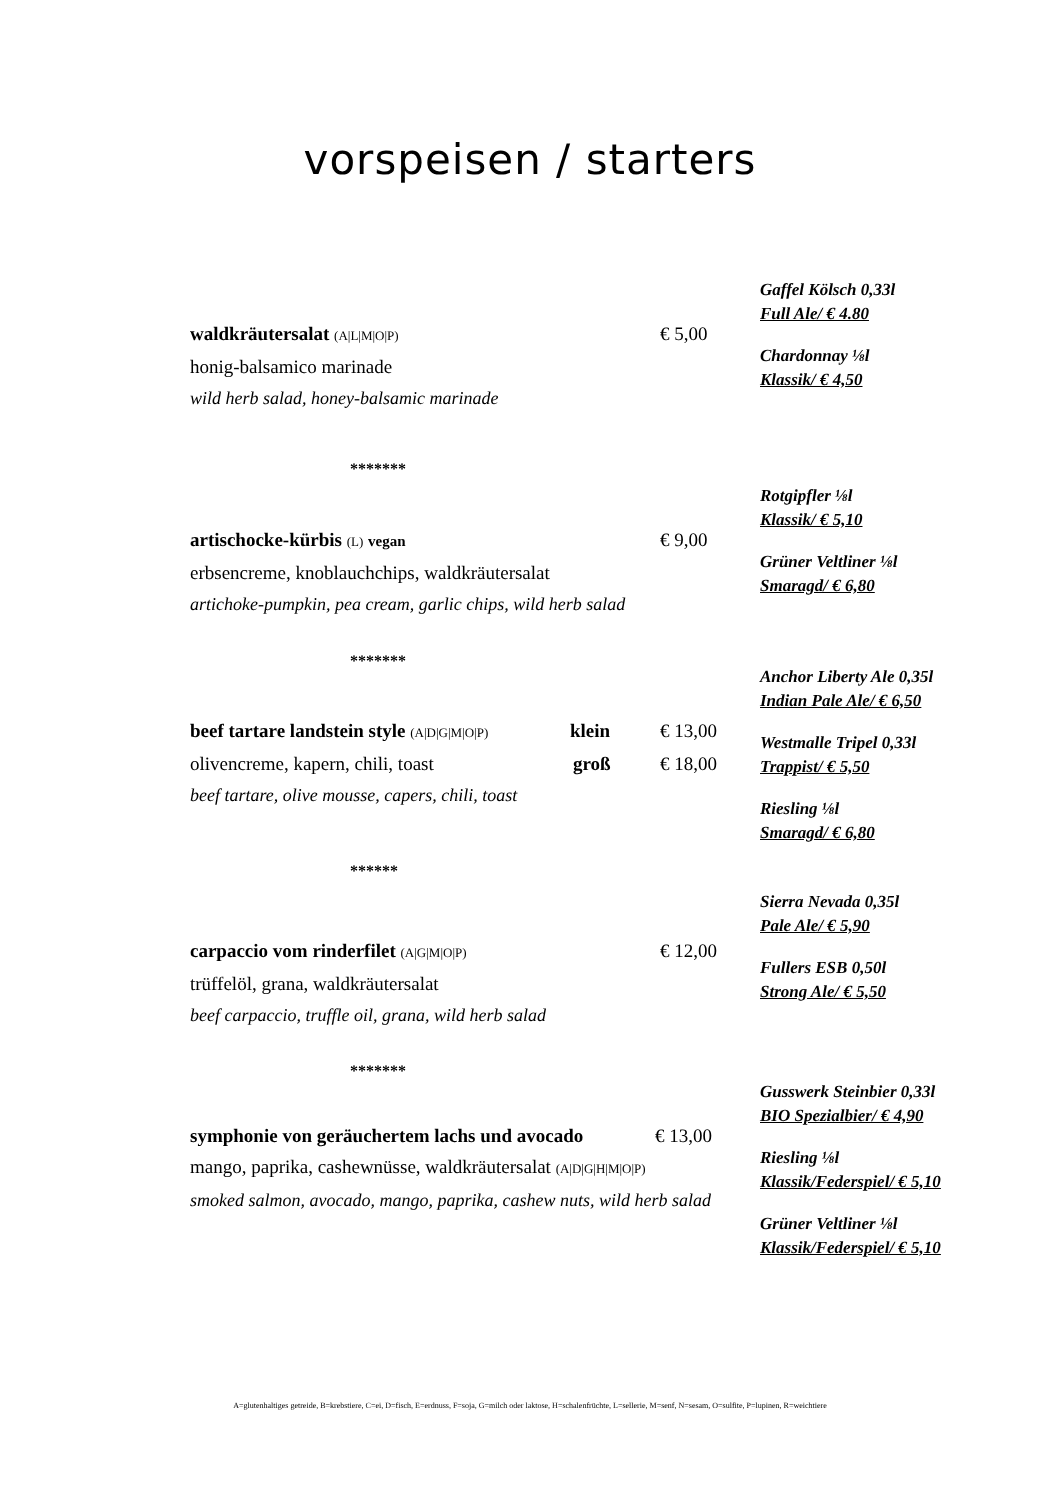vorspeisen / starters
waldkräutersalat (A|L|M|O|P) € 5,00
honig-balsamico marinade
wild herb salad, honey-balsamic marinade
Gaffel Kölsch 0,33l
Full Ale/ € 4.80
Chardonnay ⅛l
Klassik/ € 4,50
*******
artischocke-kürbis (L) vegan € 9,00
erbsencreme, knoblauchchips, waldkräutersalat
artichoke-pumpkin, pea cream, garlic chips, wild herb salad
Rotgipfler ⅛l
Klassik/ € 5,10
Grüner Veltliner ⅛l
Smaragd/ € 6,80
*******
beef tartare landstein style (A|D|G|M|O|P) klein € 13,00
olivencreme, kapern, chili, toast groß € 18,00
beef tartare, olive mousse, capers, chili, toast
Anchor Liberty Ale 0,35l
Indian Pale Ale/ € 6,50
Westmalle Tripel 0,33l
Trappist/ € 5,50
Riesling ⅛l
Smaragd/ € 6,80
******
carpaccio vom rinderfilet (A|G|M|O|P) € 12,00
trüffelöl, grana, waldkräutersalat
beef carpaccio, truffle oil, grana, wild herb salad
Sierra Nevada 0,35l
Pale Ale/ € 5,90
Fullers ESB 0,50l
Strong Ale/ € 5,50
*******
symphonie von geräuchertem lachs und avocado € 13,00
mango, paprika, cashewnüsse, waldkräutersalat (A|D|G|H|M|O|P)
smoked salmon, avocado, mango, paprika, cashew nuts, wild herb salad
Gusswerk Steinbier 0,33l
BIO Spezialbier/ € 4,90
Riesling ⅛l
Klassik/Federspiel/ € 5,10
Grüner Veltliner ⅛l
Klassik/Federspiel/ € 5,10
A=glutenhaltiges getreide, B=krebstiere, C=ei, D=fisch, E=erdnuss, F=soja, G=milch oder laktose, H=schalenfrüchte, L=sellerie, M=senf, N=sesam, O=sulfite, P=lupinen, R=weichtiere